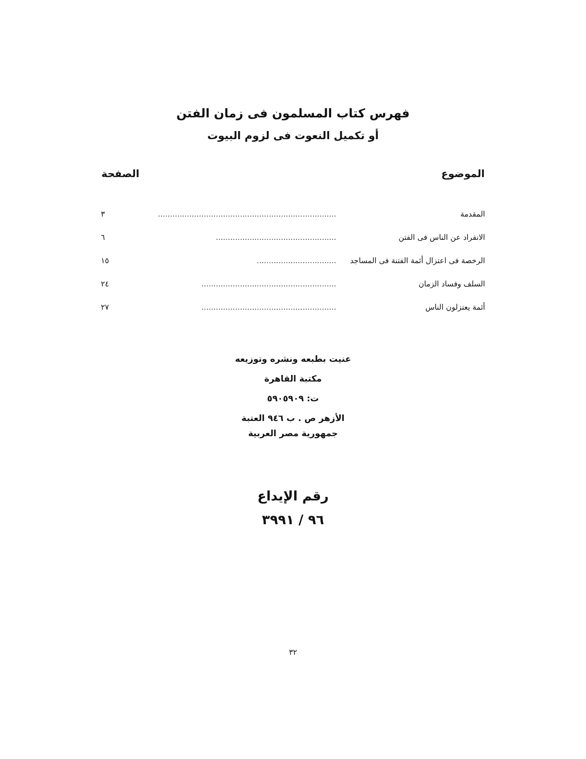فهرس كتاب المسلمون فى زمان الفتن
أو تكميل النعوت فى لزوم البيوت
| الموضوع | | الصفحة |
| --- | --- | --- |
| المقدمة | .......................................................................... | ٣ |
| الانفراد عن الناس فى الفتن | .................................................. | ٦ |
| الرخصة فى اعتزال أئمة الفتنة فى المساجد | ................................. | ١٥ |
| السلف وفساد الزمان | ........................................................ | ٢٤ |
| أئمة يعتزلون الناس | ........................................................ | ٢٧ |
عنيت بطبعه ونشره وتوزيعه
مكتبة القاهرة
ت: ٥٩٠٥٩٠٩
الأزهر ص . ب ٩٤٦ العتبة
جمهورية مصر العربية
رقم الإيداع
٩٦ / ٣٩٩١
٣٢